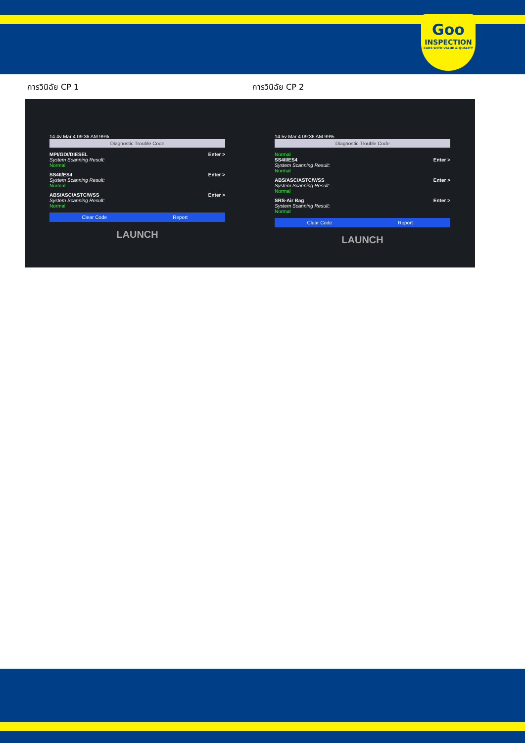Goo
INSPECTION
CARS WITH VALUE & QUALITY
การวินิฉัย CP 1 การวินิฉัย CP 2
14.4v Mar 4 09:36 AM 99%
Diagnostic Trouble Code
MPI/GDI/DIESEL
System Scanning Result:
Normal
Enter >
SS4II/ES4
System Scanning Result:
Normal
Enter >
ABS/ASC/ASTC/WSS
System Scanning Result:
Normal
Enter >
Clear Code Report
LAUNCH
14.5v Mar 4 09:36 AM 99%
Diagnostic Trouble Code
Normal
SS4II/ES4
System Scanning Result:
Normal
Enter >
ABS/ASC/ASTC/WSS
System Scanning Result:
Normal
Enter >
SRS-Air Bag
System Scanning Result:
Normal
Enter >
Clear Code Report
LAUNCH